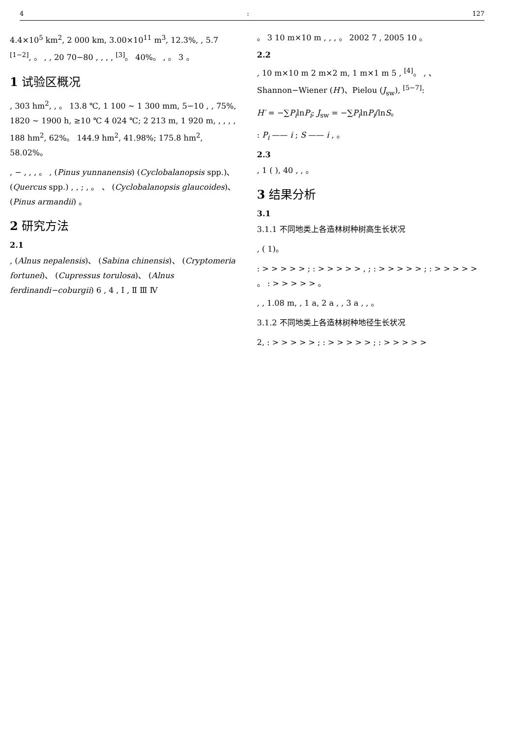4: 127
4.4×10<sup>5</sup> km<sup>2</sup>, 2 000 km, 3.00×10<sup>11</sup> m<sup>3</sup>, 12.3%, , 5.7 <sup>[1−2]</sup>, 。 , , 20 70−80 , , , , <sup>[3]</sup>。 40%。 , 。 3 。
1 试验区概况
, 303 hm<sup>2</sup>, , 。 13.8 ℃, 1 100 ~ 1 300 mm, 5−10 , , 75%, 1820 ~ 1900 h, ≥10 ℃ 4 024 ℃; 2 213 m, 1 920 m, , , , , 188 hm<sup>2</sup>, 62%。 144.9 hm<sup>2</sup>, 41.98%; 175.8 hm<sup>2</sup>, 58.02%。
, − , , , 。 , (Pinus yunnanensis) (Cyclobalanopsis spp.)、 (Quercus spp.) , , ; , 。 、 (Cyclobalanopsis glaucoides)、 (Pinus armandii) 。
2 研究方法
2.1
, (Alnus nepalensis)、 (Sabina chinensis)、 (Cryptomeria fortunei)、 (Cupressus torulosa)、 (Alnus ferdinandi−coburgii) 6 , 4 , Ⅰ , Ⅱ Ⅲ Ⅳ
。 3 10 m×10 m , , , 。 2002 7 , 2005 10 。
2.2
, 10 m×10 m 2 m×2 m, 1 m×1 m 5 , <sup>[4]</sup>。 , 、Shannon−Wiener (H′)、Pielou (J<sub>sw</sub>), <sup>[5−7]</sup>:
H′ = −∑P<sub>i</sub>lnP<sub>i</sub>; J<sub>sw</sub> = −∑P<sub>i</sub>lnP<sub>i</sub>/lnS。
: P<sub>i</sub> —— i ; S —— i , 。
2.3
, 1 ( ), 40 , , 。
3 结果分析
3.1
3.1.1 不同地类上各造林树种树高生长状况
, ( 1)。
: > > > > > ; : > > > > > , ; : > > > > > ; : > > > > > 。 : > > > > > 。
, , 1.08 m, , 1 a, 2 a , , 3 a , , 。
3.1.2 不同地类上各造林树种地径生长状况
2, : > > > > > ; : > > > > > ; : > > > > >